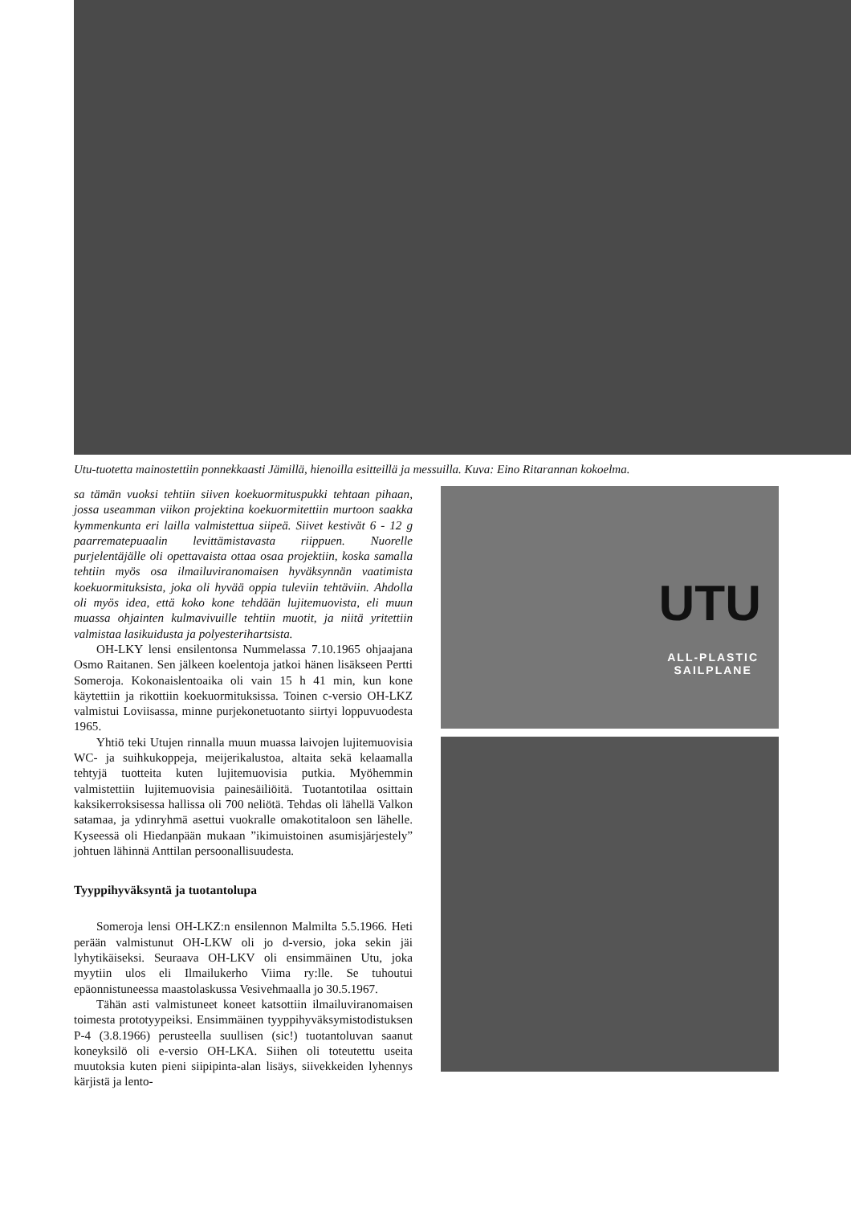Utu-tuotetta mainostettiin ponnekkaasti Jämillä, hienoilla esitteillä ja messuilla. Kuva: Eino Ritarannan kokoelma.
sa tämän vuoksi tehtiin siiven koekuormituspukki tehtaan pihaan, jossa useamman viikon projektina koekuormitettiin murtoon saakka kymmenkunta eri lailla valmistettua siipeä. Siivet kestivät 6 - 12 g paarrematериаalin levittämistavasta riippuen. Nuorelle purjelentäjälle oli opettavaista ottaa osaa projektiin, koska samalla tehtiin myös osa ilmailuviranomaisen hyväksynnän vaatimista koekuormituksista, joka oli hyvää oppia tuleviin tehtäviin. Ahdolla oli myös idea, että koko kone tehdään lujitemuovista, eli muun muassa ohjainten kulmavivuille tehtiin muotit, ja niitä yritettiin valmistaa lasikuidusta ja polyesterihartsista.
OH-LKY lensi ensilentonsa Nummelassa 7.10.1965 ohjaajana Osmo Raitanen. Sen jälkeen koelentoja jatkoi hänen lisäkseen Pertti Someroja. Kokonaislentoaika oli vain 15 h 41 min, kun kone käytettiin ja rikottiin koekuormituksissa. Toinen c-versio OH-LKZ valmistui Loviisassa, minne purjekonetuotanto siirtyi loppuvuodesta 1965.
Yhtiö teki Utujen rinnalla muun muassa laivojen lujitemuovisia WC- ja suihkukoppeja, meijerikalustoa, altaita sekä kelaamalla tehtyjä tuotteita kuten lujitemuovisia putkia. Myöhemmin valmistettiin lujitemuovisia painesäiliöitä. Tuotantotilaa osittain kaksikerroksisessa hallissa oli 700 neliötä. Tehdas oli lähellä Valkon satamaa, ja ydinryhmä asettui vuokralle omakotitaloon sen lähelle. Kyseessä oli Hiedanpään mukaan ”ikimuistoinen asumisjärjestely” johtuen lähinnä Anttilan persoonallisuudesta.
Tyyppihyväksyntä ja tuotantolupa
Someroja lensi OH-LKZ:n ensilennon Malmilta 5.5.1966. Heti perään valmistunut OH-LKW oli jo d-versio, joka sekin jäi lyhytikäiseksi. Seuraava OH-LKV oli ensimmäinen Utu, joka myytiin ulos eli Ilmailukerho Viima ry:lle. Se tuhoutui epäonnistuneessa maastolaskussa Vesivehmaalla jo 30.5.1967.
Tähän asti valmistuneet koneet katsottiin ilmailuviranomaisen toimesta prototyypeiksi. Ensimmäinen tyyppihyväksymistodistuksen P-4 (3.8.1966) perusteella suullisen (sic!) tuotantoluvan saanut koneyksilö oli e-versio OH-LKA. Siihen oli toteutettu useita muutoksia kuten pieni siipipinta-alan lisäys, siivekkeiden lyhennys kärjistä ja lento-
UTU
ALL-PLASTIC
SAILPLANE